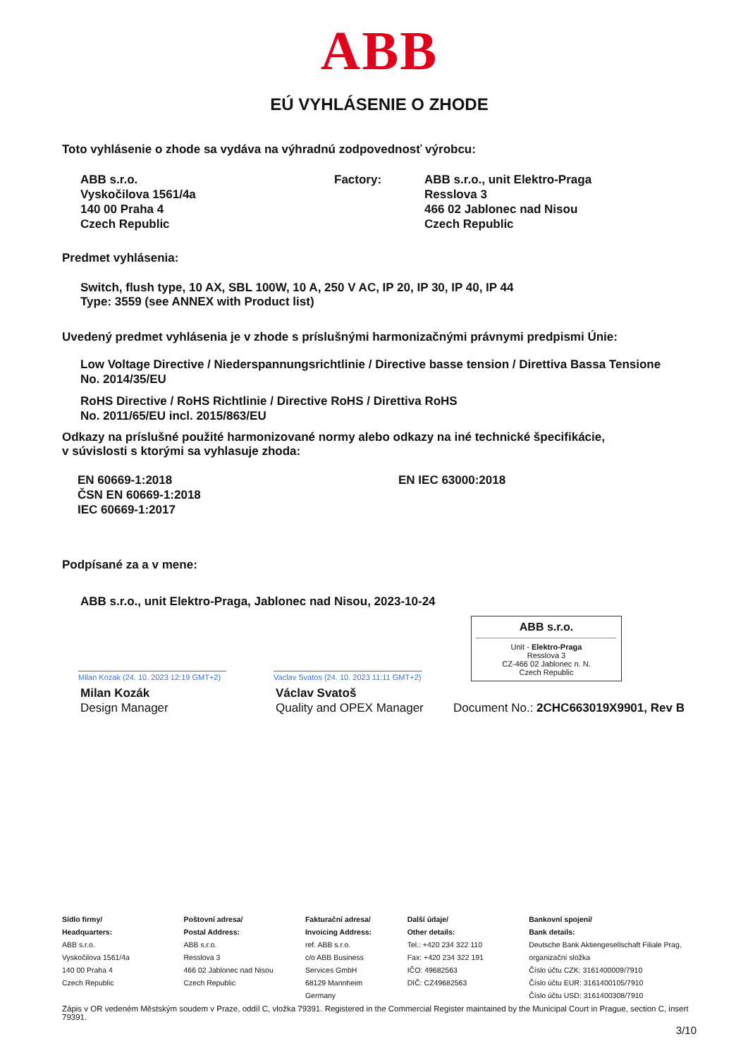ABB
EÚ VYHLÁSENIE O ZHODE
Toto vyhlásenie o zhode sa vydáva na výhradnú zodpovednosť výrobcu:
ABB s.r.o.
Vyskočilova 1561/4a
140 00 Praha 4
Czech Republic
Factory: ABB s.r.o., unit Elektro-Praga
Resslova 3
466 02 Jablonec nad Nisou
Czech Republic
Predmet vyhlásenia:
Switch, flush type, 10 AX, SBL 100W, 10 A, 250 V AC, IP 20, IP 30, IP 40, IP 44
Type: 3559 (see ANNEX with Product list)
Uvedený predmet vyhlásenia je v zhode s príslušnými harmonizačnými právnymi predpismi Únie:
Low Voltage Directive / Niederspannungsrichtlinie / Directive basse tension / Direttiva Bassa Tensione
No. 2014/35/EU
RoHS Directive / RoHS Richtlinie / Directive RoHS / Direttiva RoHS
No. 2011/65/EU incl. 2015/863/EU
Odkazy na príslušné použité harmonizované normy alebo odkazy na iné technické špecifikácie,
v súvislosti s ktorými sa vyhlasuje zhoda:
EN 60669-1:2018
ČSN EN 60669-1:2018
IEC 60669-1:2017
EN IEC 63000:2018
Podpísané za a v mene:
ABB s.r.o., unit Elektro-Praga, Jablonec nad Nisou, 2023-10-24
Milan Kozak (24. 10. 2023 12:19 GMT+2)
Vaclav Svatos (24. 10. 2023 11:11 GMT+2)
ABB s.r.o.
Unit - Elektro-Praga
Resslova 3
CZ-466 02 Jablonec n. N.
Czech Republic
Milan Kozák
Design Manager
Václav Svatoš
Quality and OPEX Manager
Document No.: 2CHC663019X9901, Rev B
Sídlo firmy/
Headquarters:
ABB s.r.o.
Vyskočilova 1561/4a
140 00 Praha 4
Czech Republic
Poštovní adresa/
Postal Address:
ABB s.r.o.
Resslova 3
466 02 Jablonec nad Nisou
Czech Republic
Fakturační adresa/
Invoicing Address:
ref. ABB s.r.o.
c/o ABB Business
Services GmbH
68129 Mannheim
Germany
Další údaje/
Other details:
Tel.: +420 234 322 110
Fax: +420 234 322 191
IČO: 49682563
DIČ: CZ49682563
Bankovní spojení/
Bank details:
Deutsche Bank Aktiengesellschaft Filiale Prag, organizační složka
Číslo účtu CZK: 3161400009/7910
Číslo účtu EUR: 3161400105/7910
Číslo účtu USD: 3161400308/7910
Zápis v OR vedeném Městským soudem v Praze, oddíl C, vložka 79391. Registered in the Commercial Register maintained by the Municipal Court in Prague, section C, insert 79391.
3/10